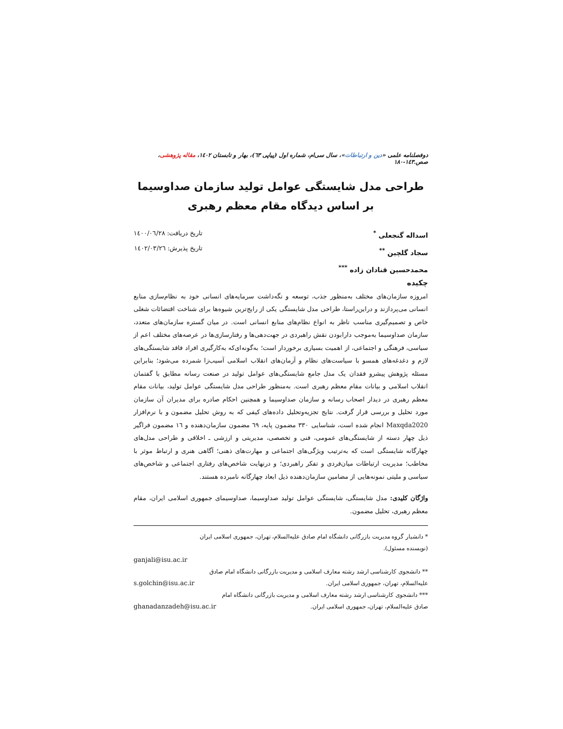دوفصلنامه علمی «دین و ارتباطات»، سال سی‌ام، شماره اول (پیاپی ٦٣)، بهار و تابستان ١٤٠٢، مقاله پژوهشی، صص.١٤٣-١٨٠
طراحی مدل شایستگی عوامل تولید سازمان صداوسیما بر اساس دیدگاه مقام معظم رهبری
اسداله گنجعلی <sup>*</sup>
سجاد گلچین <sup>**</sup>
محمدحسین قنادان زاده <sup>***</sup>
تاریخ دریافت: ١٤٠٠/٠٦/٢٨
تاریخ پذیرش: ١٤٠٢/٠٣/٢٦
چکیده
امروزه سازمان‌های مختلف به‌منظور جذب، توسعه و نگه‌داشت سرمایه‌های انسانی خود به نظام‌سازی منابع انسانی می‌پردازند و دراین‌راستا، طراحی مدل شایستگی یکی از رایج‌ترین شیوه‌ها برای شناخت اقتضائات شغلی خاص و تصمیم‌گیری مناسب ناظر به انواع نظام‌های منابع انسانی است. در میان گستره سازمان‌های متعدد، سازمان صداوسیما به‌موجب دارابودن نقش راهبردی در جهت‌دهی‌ها و رفتارسازی‌ها در عرصه‌های مختلف اعم از سیاسی، فرهنگی و اجتماعی، از اهمیت بسیاری برخوردار است؛ به‌گونه‌ای‌که به‌کارگیری افراد فاقد شایستگی‌های لازم و دغدغه‌های همسو با سیاست‌های نظام و آرمان‌های انقلاب اسلامی آسیب‌زا شمرده می‌شود؛ بنابراین مسئله پژوهش پیشرو فقدان یک مدل جامع شایستگی‌های عوامل تولید در صنعت رسانه مطابق با گفتمان انقلاب اسلامی و بیانات مقام معظم رهبری است. به‌منظور طراحی مدل شایستگی عوامل تولید، بیانات مقام معظم رهبری در دیدار اصحاب رسانه و سازمان صداوسیما و همچنین احکام صادره برای مدیران آن سازمان مورد تحلیل و بررسی قرار گرفت. نتایج تجزیه‌وتحلیل داده‌های کیفی که به روش تحلیل مضمون و با نرم‌افزار Maxqda2020 انجام شده است، شناسایی ٣٣٠ مضمون پایه، ٦٩ مضمون سازمان‌دهنده و ١٦ مضمون فراگیر ذیل چهار دسته از شایستگی‌های عمومی، فنی و تخصصی، مدیریتی و ارزشی ـ اخلاقی و طراحی مدل‌های چهارگانه شایستگی است که به‌ترتیب ویژگی‌های اجتماعی و مهارت‌های ذهنی؛ آگاهی هنری و ارتباط موثر با مخاطب؛ مدیریت ارتباطات میان‌فردی و تفکر راهبردی؛ و درنهایت شاخص‌های رفتاری اجتماعی و شاخص‌های سیاسی و ملیتی نمونه‌هایی از مضامین سازمان‌دهنده ذیل ابعاد چهارگانه نامبرده هستند.
واژگان کلیدی: مدل شایستگی، شایستگی عوامل تولید صداوسیما، صداوسیمای جمهوری اسلامی ایران، مقام معظم رهبری، تحلیل مضمون.
* دانشیار گروه مدیریت بازرگانی دانشگاه امام صادق علیه‌السلام، تهران، جمهوری اسلامی ایران (نویسنده مسئول).
ganjali@isu.ac.ir
** دانشجوی کارشناسی ارشد رشته معارف اسلامی و مدیریت بازرگانی دانشگاه امام صادق علیه‌السلام، تهران، جمهوری اسلامی ایران. s.golchin@isu.ac.ir
*** دانشجوی کارشناسی ارشد رشته معارف اسلامی و مدیریت بازرگانی دانشگاه امام صادق علیه‌السلام، تهران، جمهوری اسلامی ایران. ghanadanzadeh@isu.ac.ir